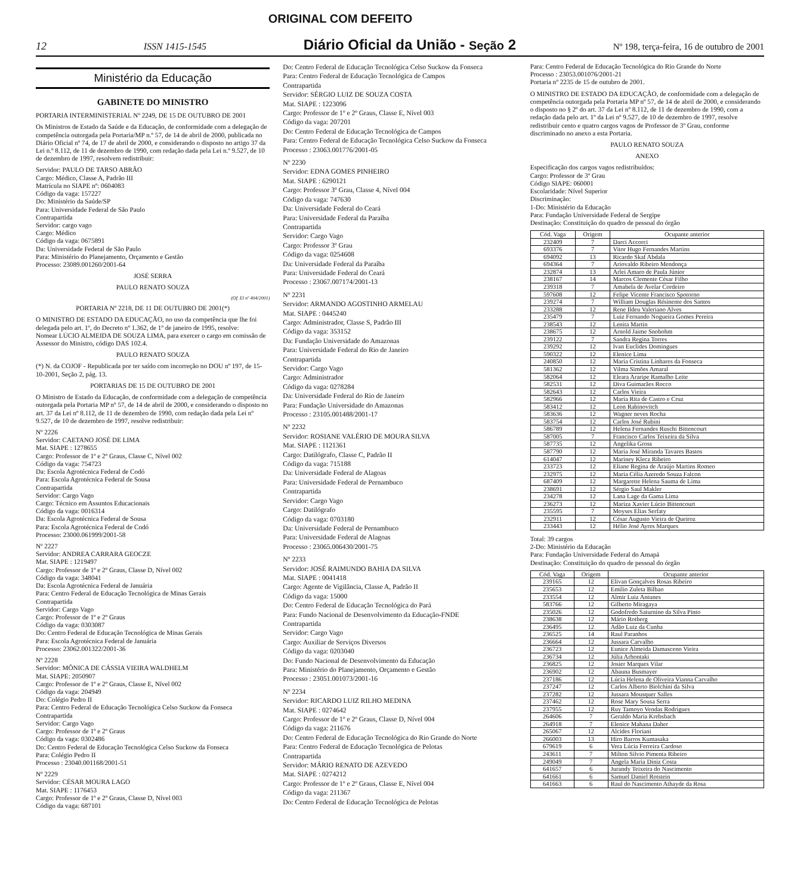ORIGINAL COM DEFEITO
12 ISSN 1415-1545 Diário Oficial da União - Seção 2 Nº 198, terça-feira, 16 de outubro de 2001
Ministério da Educação
GABINETE DO MINISTRO
PORTARIA INTERMINISTERIAL Nº 2249, DE 15 DE OUTUBRO DE 2001
Os Ministros de Estado da Saúde e da Educação, de conformidade com a delegação de competência outorgada pela Portaria/MP n.º 57, de 14 de abril de 2000, publicada no Diário Oficial nº 74, de 17 de abril de 2000, e considerando o disposto no artigo 37 da Lei n.º 8.112, de 11 de dezembro de 1990, com redação dada pela Lei n.º 9.527, de 10 de dezembro de 1997, resolvem redistribuir:
Servidor: PAULO DE TARSO ABRÃO
Cargo: Médico, Classe A, Padrão III
Matrícula no SIAPE nº: 0604083
Código da vaga: 157227
Do: Ministério da Saúde/SP
Para: Universidade Federal de São Paulo
Contrapartida
Servidor: cargo vago
Cargo: Médico
Código da vaga: 0675891
Da: Universidade Federal de São Paulo
Para: Ministério do Planejamento, Orçamento e Gestão
Processo: 23089.001260/2001-64
JOSÉ SERRA
PAULO RENATO SOUZA
(Of. El nº 404/2001)
PORTARIA Nº 2218, DE 11 DE OUTUBRO DE 2001(*)
O MINISTRO DE ESTADO DA EDUCAÇÃO, no uso da competência que lhe foi delegada pelo art. 1º, do Decreto nº 1.362, de 1º de janeiro de 1995, resolve:
Nomear LÚCIO ALMEIDA DE SOUZA LIMA, para exercer o cargo em comissão de Assessor do Ministro, código DAS 102.4.
PAULO RENATO SOUZA
(*) N. da COJOF - Republicada por ter saído com incorreção no DOU nº 197, de 15-10-2001, Seção 2, pág. 13.
PORTARIAS DE 15 DE OUTUBRO DE 2001
O Ministro de Estado da Educação, de conformidade com a delegação de competência outorgada pela Portaria MP nº 57, de 14 de abril de 2000, e considerando o disposto no art. 37 da Lei nº 8.112, de 11 de dezembro de 1990, com redação dada pela Lei nº 9.527, de 10 de dezembro de 1997, resolve redistribuir:
Nº 2226
Servidor: CAETANO JOSÉ DE LIMA
Mat. SIAPE : 1278655
Cargo: Professor de 1º e 2º Graus, Classe C, Nível 002
Código da vaga: 754723
Da: Escola Agrotécnica Federal de Codó
Para: Escola Agrotécnica Federal de Sousa
Contrapartida
Servidor: Cargo Vago
Cargo: Técnico em Assuntos Educacionais
Código da vaga: 0016314
Da: Escola Agrotécnica Federal de Sousa
Para: Escola Agrotécnica Federal de Codó
Processo: 23000.061999/2001-58
Nº 2227
Servidor: ANDREA CARRARA GEOCZE
Mat. SIAPE : 1219497
Cargo: Professor de 1º e 2º Graus, Classe D, Nível 002
Código da vaga: 348041
Da: Escola Agrotécnica Federal de Januária
Para: Centro Federal de Educação Tecnológica de Minas Gerais
Contrapartida
Servidor: Cargo Vago
Cargo: Professor de 1º e 2º Graus
Código da vaga: 0303087
Do: Centro Federal de Educação Tecnológica de Minas Gerais
Para: Escola Agrotécnica Federal de Januária
Processo: 23062.001322/2001-36
Nº 2228
Servidor: MÔNICA DE CÁSSIA VIEIRA WALDHELM
Mat. SIAPE: 2050907
Cargo: Professor de 1º e 2º Graus, Classe E, Nível 002
Código da vaga: 204949
Do: Colégio Pedro II
Para: Centro Federal de Educação Tecnológica Celso Suckow da Fonseca
Contrapartida
Servidor: Cargo Vago
Cargo: Professor de 1º e 2º Graus
Código da vaga: 0302486
Do: Centro Federal de Educação Tecnológica Celso Suckow da Fonseca
Para: Colégio Pedro II
Processo : 23040.001168/2001-51
Nº 2229
Servidor: CÉSAR MOURA LAGO
Mat. SIAPE : 1176453
Cargo: Professor de 1º e 2º Graus, Classe D, Nível 003
Código da vaga: 687101
Do: Centro Federal de Educação Tecnológica Celso Suckow da Fonseca
Para: Centro Federal de Educação Tecnológica de Campos
Contrapartida
Servidor: SÉRGIO LUIZ DE SOUZA COSTA
Mat. SIAPE : 1223096
Cargo: Professor de 1º e 2º Graus, Classe E, Nível 003
Código da vaga: 207201
Do: Centro Federal de Educação Tecnológica de Campos
Para: Centro Federal de Educação Tecnológica Celso Suckow da Fonseca
Processo : 23063.001776/2001-05
Nº 2230
Servidor: EDNA GOMES PINHEIRO
Mat. SIAPE : 6290121
Cargo: Professor 3º Grau, Classe 4, Nível 004
Código da vaga: 747630
Da: Universidade Federal do Ceará
Para: Universidade Federal da Paraíba
Contrapartida
Servidor: Cargo Vago
Cargo: Professor 3º Grau
Código da vaga: 0254608
Da: Universidade Federal da Paraíba
Para: Universidade Federal do Ceará
Processo : 23067.007174/2001-13
Nº 2231
Servidor: ARMANDO AGOSTINHO ARMELAU
Mat. SIAPE : 0445240
Cargo: Administrador, Classe S, Padrão III
Código da vaga: 353152
Da: Fundação Universidade do Amazonas
Para: Universidade Federal do Rio de Janeiro
Contrapartida
Servidor: Cargo Vago
Cargo: Administrador
Código da vaga: 0278284
Da: Universidade Federal do Rio de Janeiro
Para: Fundação Universidade do Amazonas
Processo : 23105.001488/2001-17
Nº 2232
Servidor: ROSIANE VALÉRIO DE MOURA SILVA
Mat. SIAPE : 1121361
Cargo: Datilógrafo, Classe C, Padrão II
Código da vaga: 715188
Da: Universidade Federal de Alagoas
Para: Universidade Federal de Pernambuco
Contrapartida
Servidor: Cargo Vago
Cargo: Datilógrafo
Código da vaga: 0703180
Da: Universidade Federal de Pernambuco
Para: Universidade Federal de Alagoas
Processo : 23065.006430/2001-75
Nº 2233
Servidor: JOSÉ RAIMUNDO BAHIA DA SILVA
Mat. SIAPE : 0041418
Cargo: Agente de Vigilância, Classe A, Padrão II
Código da vaga: 15000
Do: Centro Federal de Educação Tecnológica do Pará
Para: Fundo Nacional de Desenvolvimento da Educação-FNDE
Contrapartida
Servidor: Cargo Vago
Cargo: Auxiliar de Serviços Diversos
Código da vaga: 0203040
Do: Fundo Nacional de Desenvolvimento da Educação
Para: Ministério do Planejamento, Orçamento e Gestão
Processo : 23051.001073/2001-16
Nº 2234
Servidor: RICARDO LUIZ RILHO MEDINA
Mat. SIAPE : 0274642
Cargo: Professor de 1º e 2º Graus, Classe D, Nível 004
Código da vaga: 211676
Do: Centro Federal de Educação Tecnológica do Rio Grande do Norte
Para: Centro Federal de Educação Tecnológica de Pelotas
Contrapartida
Servidor: MÁRIO RENATO DE AZEVEDO
Mat. SIAPE : 0274212
Cargo: Professor de 1º e 2º Graus, Classe E, Nível 004
Código da vaga: 211367
Do: Centro Federal de Educação Tecnológica de Pelotas
Para: Centro Federal de Educação Tecnológica do Rio Grande do Norte
Processo : 23053.001076/2001-21
Portaria nº 2235 de 15 de outubro de 2001.
O MINISTRO DE ESTADO DA EDUCAÇÃO, de conformidade com a delegação de competência outorgada pela Portaria MP nº 57, de 14 de abril de 2000, e considerando o disposto no § 2º do art. 37 da Lei nº 8.112, de 11 de dezembro de 1990, com a redação dada pelo art. 1º da Lei nº 9.527, de 10 de dezembro de 1997, resolve redistribuir cento e quatro cargos vagos de Professor de 3º Grau, conforme discriminado no anexo a esta Portaria.
PAULO RENATO SOUZA
ANEXO
Especificação dos cargos vagos redistribuídos:
Cargo: Professor de 3º Grau
Código SIAPE: 060001
Escolaridade: Nível Superior
Discriminação:
1-Do: Ministério da Educação
Para: Fundação Universidade Federal de Sergipe
Destinação: Constituição do quadro de pessoal do órgão
| Cód. Vaga | Origem | Ocupante anterior |
| --- | --- | --- |
| 232409 | 7 | Darci Accorci |
| 693376 | 7 | Vitor Hugo Fernandes Martins |
| 694092 | 13 | Ricardo Skaf Abdala |
| 694364 | 7 | Ariovaldo Ribeiro Mendonça |
| 232874 | 13 | Arlei Amaro de Paula Júnior |
| 238167 | 14 | Marcos Clemente César Filho |
| 239318 | 7 | Amabela de Avelar Cordeiro |
| 597608 | 12 | Felipe Vicente Francisco Spotorno |
| 239274 | 7 | William Douglas Résinente dos Santos |
| 233288 | 12 | Rene Ildeu Valeriano Alves |
| 235479 | 7 | Luiz Fernando Nogueira Gomes Pereira |
| 238543 | 12 | Lenita Martin |
| 238675 | 12 | Arnold Jaime Snobohm |
| 239122 | 7 | Sandra Regina Torres |
| 239292 | 12 | Ivan Euclides Domingues |
| 590322 | 12 | Elenice Lima |
| 240850 | 12 | Maria Cristina Linhares da Fonseca |
| 581362 | 12 | Vilma Simões Amaral |
| 582064 | 12 | Eleara Araripe Ramalho Leite |
| 582531 | 12 | Diva Guimarães Rocco |
| 582643 | 12 | Carlos Vieira |
| 582966 | 12 | Maria Rita de Castro e Cruz |
| 583412 | 12 | Leon Rabinovitch |
| 583636 | 12 | Wagner neves Rocha |
| 583754 | 12 | Carlos José Rubini |
| 586789 | 12 | Helena Fernandes Ruschi Bittencourt |
| 587005 | 7 | Francisco Carlos Teixeira da Silva |
| 587735 | 12 | Angelika Gross |
| 587790 | 12 | Maria José Miranda Tavares Bastos |
| 614047 | 12 | Mariney Klecz Ribeiro |
| 233723 | 12 | Eliane Regina de Araújo Martins Romeo |
| 232975 | 12 | Maria Célia Azeredo Souza Falcon |
| 687409 | 12 | Margarette Helena Sauma de Lima |
| 238691 | 12 | Sérgio Saul Makler |
| 234278 | 12 | Lana Lage da Gama Lima |
| 236273 | 12 | Mariza Xavier Lúcio Bittencourt |
| 235595 | 7 | Moyses Elias Serfaty |
| 232911 | 12 | César Augusto Vieira de Queiroz |
| 233443 | 12 | Hélio José Ayres Marques |
Total: 39 cargos
2-Do: Ministério da Educação
Para: Fundação Universidade Federal do Amapá
Destinação: Constituição do quadro de pessoal do órgão
| Cód. Vaga | Origem | Ocupante anterior |
| --- | --- | --- |
| 239165 | 12 | Elivan Gonçalves Rosas Ribeiro |
| 235653 | 12 | Emilio Zuleta Bilbao |
| 233554 | 12 | Almir Luiz Antunes |
| 583766 | 12 | Gilberto Miragaya |
| 235026 | 12 | Godofredo Saturnino da Silva Pinto |
| 238638 | 12 | Mário Rotberg |
| 236495 | 12 | Adão Luiz da Cunha |
| 236525 | 14 | Raul Paranhos |
| 236664 | 12 | Jussara Carvalho |
| 236723 | 12 | Eunice Almeida Damasceno Vieira |
| 236734 | 12 | Júlia Arhontaki |
| 236825 | 12 | Josier Marques Vilar |
| 236902 | 12 | Abauna Busmayer |
| 237186 | 12 | Lúcia Helena de Oliveira Vianna Carvalho |
| 237247 | 12 | Carlos Alberto Biolchini da Silva |
| 237282 | 12 | Jussara Mousquer Salles |
| 237462 | 12 | Rose Mary Sousa Serra |
| 237955 | 12 | Ruy Tamoyo Vendas Rodrigues |
| 264606 | 7 | Geraldo Maria Krebsbach |
| 264918 | 7 | Elenice Mahana Daher |
| 265067 | 12 | Alcides Floriani |
| 266003 | 13 | Hiro Barros Kumasaka |
| 679619 | 6 | Vera Lúcia Ferreira Cardoso |
| 243611 | 7 | Milton Silvio Pimenta Ribeiro |
| 249049 | 7 | Angela Maria Diniz Costa |
| 641657 | 6 | Jurandy Teixeira do Nascimento |
| 641661 | 6 | Samuel Daniel Rotstein |
| 641663 | 6 | Raul do Nascimento Athayde da Rosa |